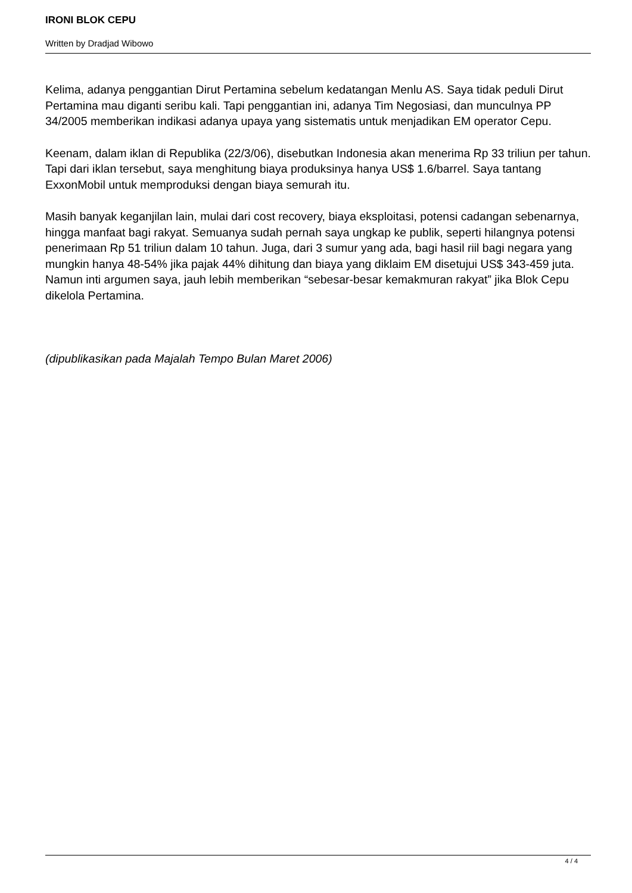IRONI BLOK CEPU
Written by Dradjad Wibowo
Kelima, adanya penggantian Dirut Pertamina sebelum kedatangan Menlu AS. Saya tidak peduli Dirut Pertamina mau diganti seribu kali. Tapi penggantian ini, adanya Tim Negosiasi, dan munculnya PP 34/2005 memberikan indikasi adanya upaya yang sistematis untuk menjadikan EM operator Cepu.
Keenam, dalam iklan di Republika (22/3/06), disebutkan Indonesia akan menerima Rp 33 triliun per tahun. Tapi dari iklan tersebut, saya menghitung biaya produksinya hanya US$ 1.6/barrel. Saya tantang ExxonMobil untuk memproduksi dengan biaya semurah itu.
Masih banyak keganjilan lain, mulai dari cost recovery, biaya eksploitasi, potensi cadangan sebenarnya, hingga manfaat bagi rakyat. Semuanya sudah pernah saya ungkap ke publik, seperti hilangnya potensi penerimaan Rp 51 triliun dalam 10 tahun. Juga, dari 3 sumur yang ada, bagi hasil riil bagi negara yang mungkin hanya 48-54% jika pajak 44% dihitung dan biaya yang diklaim EM disetujui US$ 343-459 juta. Namun inti argumen saya, jauh lebih memberikan “sebesar-besar kemakmuran rakyat” jika Blok Cepu dikelola Pertamina.
(dipublikasikan pada Majalah Tempo Bulan Maret 2006)
4 / 4